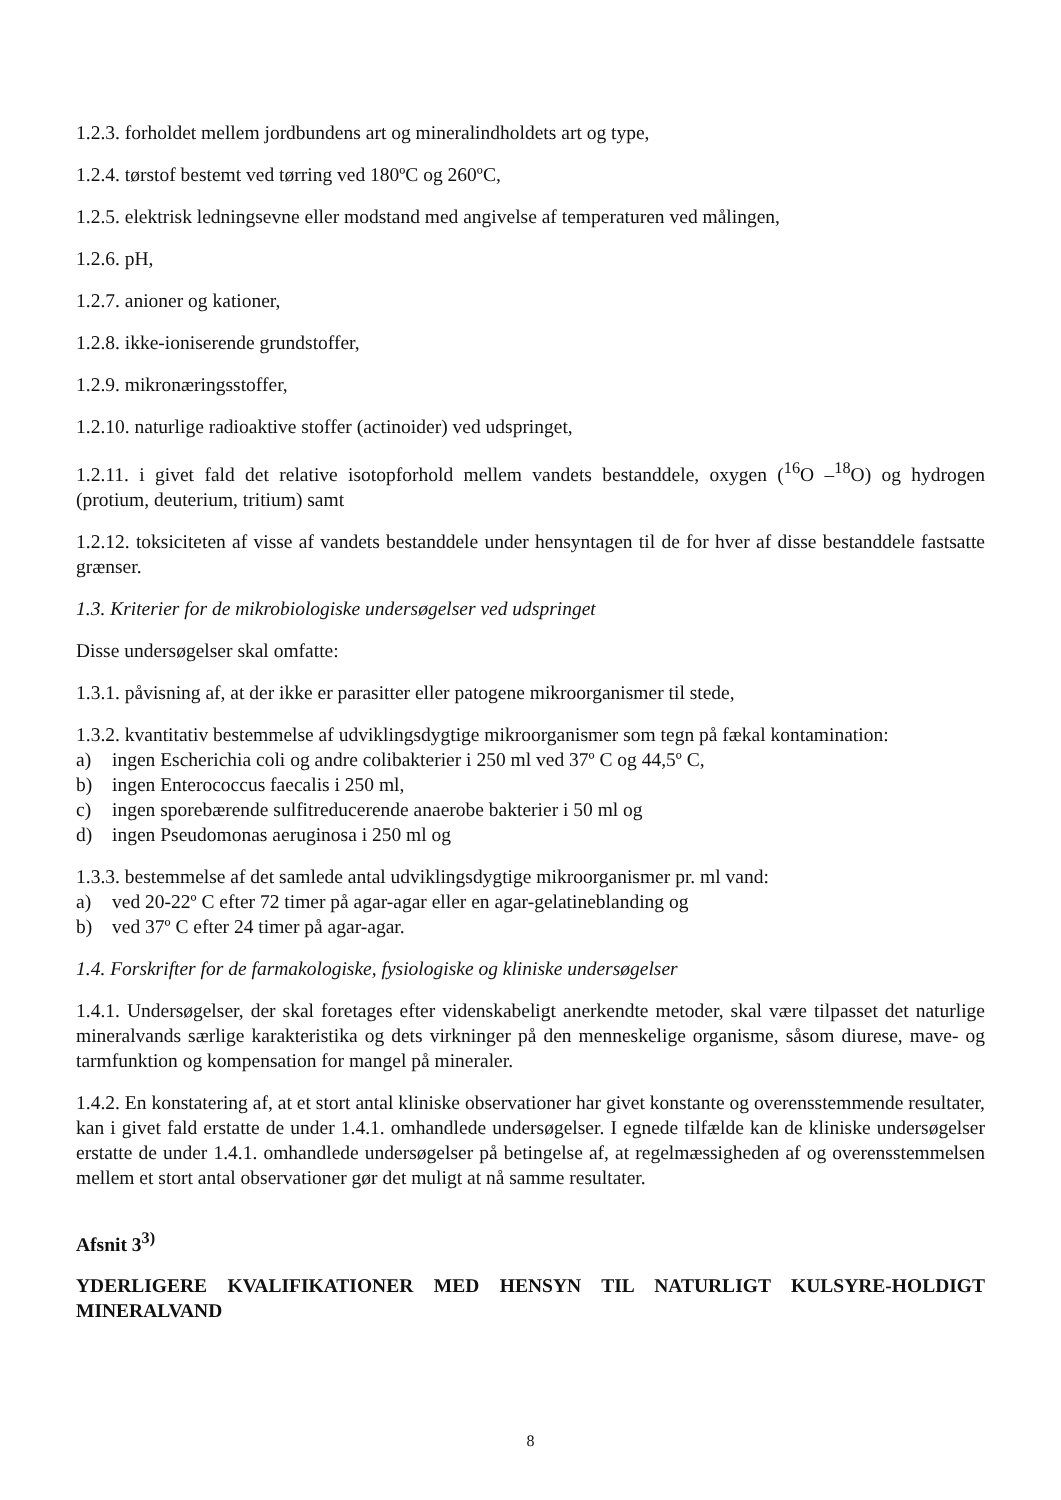1.2.3. forholdet mellem jordbundens art og mineralindholdets art og type,
1.2.4. tørstof bestemt ved tørring ved 180ºC og 260ºC,
1.2.5. elektrisk ledningsevne eller modstand med angivelse af temperaturen ved målingen,
1.2.6. pH,
1.2.7. anioner og kationer,
1.2.8. ikke-ioniserende grundstoffer,
1.2.9. mikronæringsstoffer,
1.2.10. naturlige radioaktive stoffer (actinoider) ved udspringet,
1.2.11. i givet fald det relative isotopforhold mellem vandets bestanddele, oxygen (<sup>16</sup>O –<sup>18</sup>O) og hydrogen (protium, deuterium, tritium) samt
1.2.12. toksiciteten af visse af vandets bestanddele under hensyntagen til de for hver af disse bestanddele fastsatte grænser.
1.3. Kriterier for de mikrobiologiske undersøgelser ved udspringet
Disse undersøgelser skal omfatte:
1.3.1. påvisning af, at der ikke er parasitter eller patogene mikroorganismer til stede,
1.3.2. kvantitativ bestemmelse af udviklingsdygtige mikroorganismer som tegn på fækal kontamination:
a) ingen Escherichia coli og andre colibakterier i 250 ml ved 37º C og 44,5º C,
b) ingen Enterococcus faecalis i 250 ml,
c) ingen sporebærende sulfitreducerende anaerobe bakterier i 50 ml og
d) ingen Pseudomonas aeruginosa i 250 ml og
1.3.3. bestemmelse af det samlede antal udviklingsdygtige mikroorganismer pr. ml vand:
a) ved 20-22º C efter 72 timer på agar-agar eller en agar-gelatineblanding og
b) ved 37º C efter 24 timer på agar-agar.
1.4. Forskrifter for de farmakologiske, fysiologiske og kliniske undersøgelser
1.4.1. Undersøgelser, der skal foretages efter videnskabeligt anerkendte metoder, skal være tilpasset det naturlige mineralvands særlige karakteristika og dets virkninger på den menneskelige organisme, såsom diurese, mave- og tarmfunktion og kompensation for mangel på mineraler.
1.4.2. En konstatering af, at et stort antal kliniske observationer har givet konstante og overensstemmende resultater, kan i givet fald erstatte de under 1.4.1. omhandlede undersøgelser. I egnede tilfælde kan de kliniske undersøgelser erstatte de under 1.4.1. omhandlede undersøgelser på betingelse af, at regelmæssigheden af og overensstemmelsen mellem et stort antal observationer gør det muligt at nå samme resultater.
Afsnit 3<sup>3)</sup>
YDERLIGERE KVALIFIKATIONER MED HENSYN TIL NATURLIGT KULSYRE-HOLDIGT MINERALVAND
8